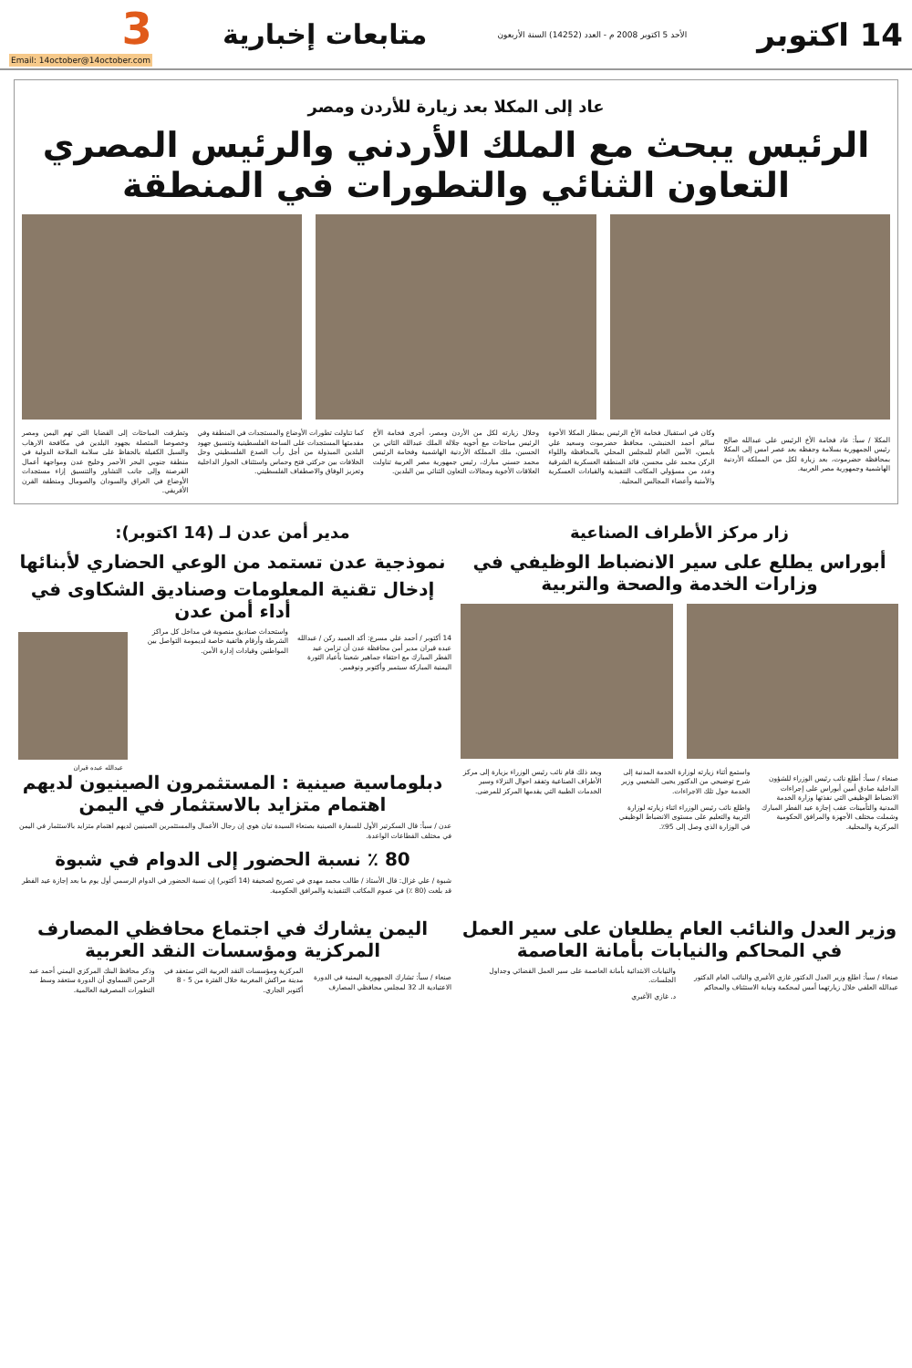14 اكتوبر
الأحد 5 اكتوبر 2008 م - العدد (14252) السنة الأربعون
متابعات إخبارية
3
Email: 14october@14october.com
عاد إلى المكلا بعد زيارة للأردن ومصر
الرئيس يبحث مع الملك الأردني والرئيس المصري التعاون الثنائي والتطورات في المنطقة
المكلا / سبأ: عاد فخامة الأخ الرئيس علي عبدالله صالح رئيس الجمهورية بسلامة وحفظه بعد عصر امس إلى المكلا بمحافظة حضرموت، بعد زيارة لكل من المملكة الأردنية الهاشمية وجمهورية مصر العربية.
وكان في استقبال فخامة الأخ الرئيس بمطار المكلا الأخوة سالم أحمد الخنبشي، محافظ حضرموت وسعيد علي بايمين، الأمين العام للمجلس المحلي بالمحافظة واللواء الركن محمد علي محسن، قائد المنطقة العسكرية الشرقية وعدد من مسؤولي المكاتب التنفيذية والقيادات العسكرية والأمنية وأعضاء المجالس المحلية.
وخلال زيارته لكل من الأردن ومصر، أجرى فخامة الأخ الرئيس مباحثات مع أخويه جلالة الملك عبدالله الثاني بن الحسين، ملك المملكة الأردنية الهاشمية وفخامة الرئيس محمد حسني مبارك، رئيس جمهورية مصر العربية تناولت العلاقات الأخوية ومجالات التعاون الثنائي بين البلدين.
كما تناولت تطورات الأوضاع والمستجدات في المنطقة وفي مقدمتها المستجدات على الساحة الفلسطينية وتنسيق جهود البلدين المبذولة من أجل رأب الصدع الفلسطيني وحل الخلافات بين حركتي فتح وحماس واستئناف الحوار الداخلية وتعزيز الوفاق والاصطفاف الفلسطيني.
وتطرقت المباحثات إلى القضايا التي تهم اليمن ومصر وخصوصا المتصلة بجهود البلدين في مكافحة الارهاب والسبل الكفيلة بالحفاظ على سلامة الملاحة الدولية في منطقة جنوبي البحر الأحمر وخليج عدن ومواجهة أعمال القرصنة وإلى جانب التشاور والتنسيق إزاء مستجدات الأوضاع في العراق والسودان والصومال ومنطقة القرن الأفريقي.
زار مركز الأطراف الصناعية
أبوراس يطلع على سير الانضباط الوظيفي في وزارات الخدمة والصحة والتربية
صنعاء / سبأ: أطلع نائب رئيس الوزراء للشؤون الداخلية صادق أمين أبوراس على إجراءات الانضباط الوظيفي التي نفذتها وزارة الخدمة المدنية والتأمينات عقب إجازة عيد الفطر المبارك وشملت مختلف الأجهزة والمرافق الحكومية المركزية والمحلية.
واستمع أثناء زيارته لوزارة الخدمة المدنية إلى شرح توضيحي من الدكتور يحيى الشعيبي وزير الخدمة حول تلك الاجراءات.
واطلع نائب رئيس الوزراء اثناء زيارته لوزارة التربية والتعليم على مستوى الانضباط الوظيفي في الوزارة الذي وصل إلى 95٪.
وبعد ذلك قام نائب رئيس الوزراء بزيارة إلى مركز الأطراف الصناعية وتفقد احوال النزلاء وسير الخدمات الطبية التي يقدمها المركز للمرضى.
مدير أمن عدن لـ (14 اكتوبر):
نموذجية عدن تستمد من الوعي الحضاري لأبنائها
إدخال تقنية المعلومات وصناديق الشكاوى في أداء أمن عدن
عبدالله عبده قيران
14 أكتوبر / أحمد علي مسرع: أكد العميد ركن / عبدالله عبده قيران مدير أمن محافظة عدن أن تزامن عيد الفطر المبارك مع احتفاء جماهير شعبنا بأعياد الثورة اليمنية المباركة سبتمبر وأكتوبر ونوفمبر.
واستحداث صناديق منصوبة في مداخل كل مراكز الشرطة وأرقام هاتفية خاصة لديمومة التواصل بين المواطنين وقيادات إدارة الأمن.
دبلوماسية صينية : المستثمرون الصينيون لديهم اهتمام متزايد بالاستثمار في اليمن
عدن / سبأ: قال السكرتير الأول للسفارة الصينية بصنعاء السيدة تيان هوي إن رجال الأعمال والمستثمرين الصينيين لديهم اهتمام متزايد بالاستثمار في اليمن في مختلف القطاعات الواعدة.
80 ٪ نسبة الحضور إلى الدوام في شبوة
شبوة / علي غزال: قال الأستاذ / طالب محمد مهدي في تصريح لصحيفة (14 أكتوبر) إن نسبة الحضور في الدوام الرسمي أول يوم ما بعد إجازة عيد الفطر قد بلغت (80 ٪) في عموم المكاتب التنفيذية والمرافق الحكومية.
وزير العدل والنائب العام يطلعان على سير العمل في المحاكم والنيابات بأمانة العاصمة
صنعاء / سبأ: اطلع وزير العدل الدكتور غازي الأغبري والنائب العام الدكتور عبدالله العلفي خلال زيارتهما أمس لمحكمة ونيابة الاستئناف والمحاكم والنيابات الابتدائية بأمانة العاصمة على سير العمل القضائي وجداول الجلسات.
د. غازي الأغبري
اليمن يشارك في اجتماع محافظي المصارف المركزية ومؤسسات النقد العربية
صنعاء / سبأ: تشارك الجمهورية اليمنية في الدورة الاعتيادية الـ 32 لمجلس محافظي المصارف المركزية ومؤسسات النقد العربية التي ستعقد في مدينة مراكش المغربية خلال الفترة من 5 - 8 أكتوبر الجاري.
وذكر محافظ البنك المركزي اليمني أحمد عبد الرحمن السماوي أن الدورة ستعقد وسط التطورات المصرفية العالمية.